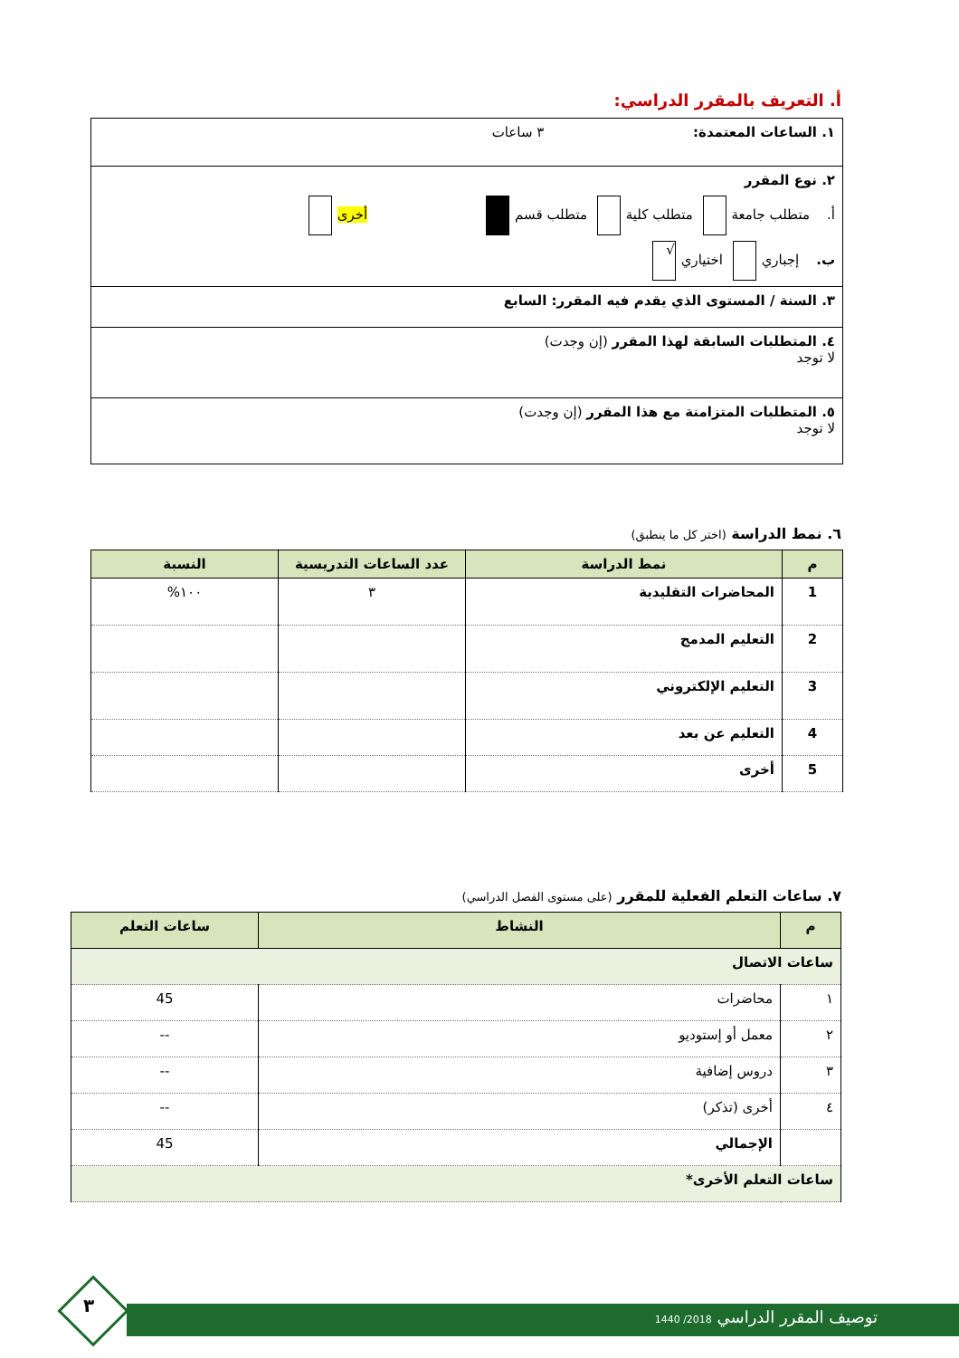أ. التعريف بالمقرر الدراسي:
| ١. الساعات المعتمدة: ٣ ساعات |
| ٢. نوع المقرر أ. متطلب جامعة متطلب كلية متطلب قسم أخرى ب. إجباري اختياري √ |
| ٣. السنة / المستوى الذي يقدم فيه المقرر: السابع |
| ٤. المتطلبات السابقة لهذا المقرر (إن وجدت) لا توجد |
| ٥. المتطلبات المتزامنة مع هذا المقرر (إن وجدت) لا توجد |
٦. نمط الدراسة (اختر كل ما ينطبق)
| م | نمط الدراسة | عدد الساعات التدريسية | النسبة |
| --- | --- | --- | --- |
| 1 | المحاضرات التقليدية | ٣ | ١٠٠% |
| 2 | التعليم المدمج | | |
| 3 | التعليم الإلكتروني | | |
| 4 | التعليم عن بعد | | |
| 5 | أخرى | | |
٧. ساعات التعلم الفعلية للمقرر (على مستوى الفصل الدراسي)
| م | النشاط | ساعات التعلم |
| --- | --- | --- |
| ساعات الاتصال | | |
| ١ | محاضرات | 45 |
| ٢ | معمل أو إستوديو | -- |
| ٣ | دروس إضافية | -- |
| ٤ | أخرى (تذكر) | -- |
| | الإجمالي | 45 |
| ساعات التعلم الأخرى* | | |
٣
توصيف المقرر الدراسي 2018/ 1440